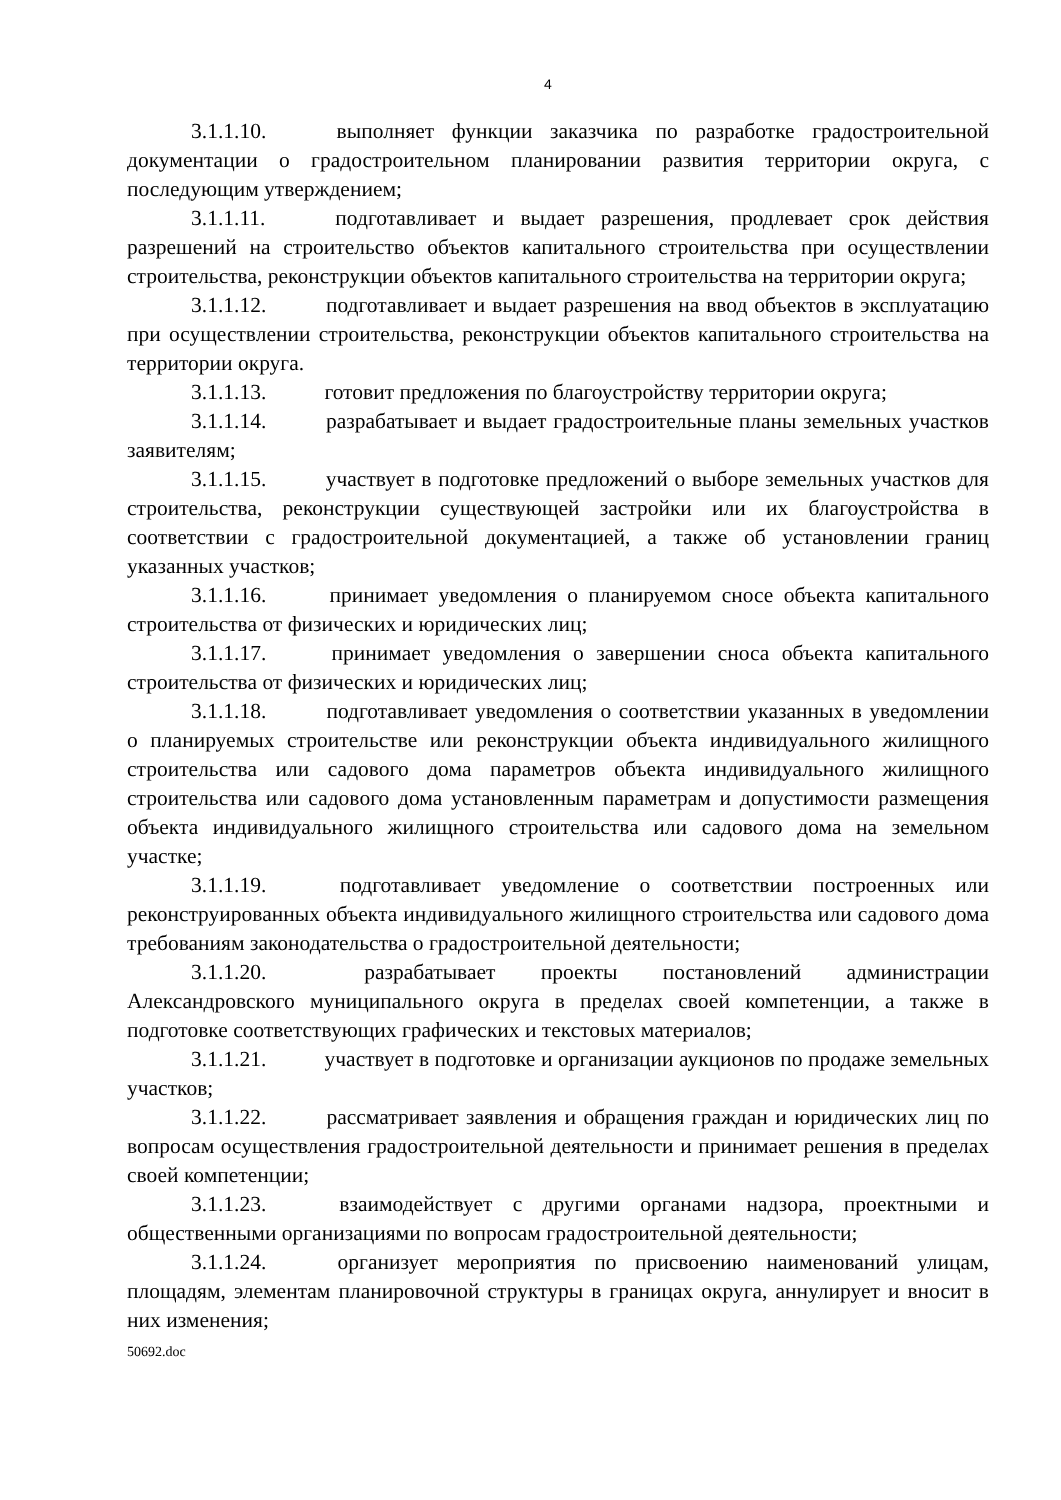4
3.1.1.10. выполняет функции заказчика по разработке градостроительной документации о градостроительном планировании развития территории округа, с последующим утверждением;
3.1.1.11. подготавливает и выдает разрешения, продлевает срок действия разрешений на строительство объектов капитального строительства при осуществлении строительства, реконструкции объектов капитального строительства на территории округа;
3.1.1.12. подготавливает и выдает разрешения на ввод объектов в эксплуатацию при осуществлении строительства, реконструкции объектов капитального строительства на территории округа.
3.1.1.13. готовит предложения по благоустройству территории округа;
3.1.1.14. разрабатывает и выдает градостроительные планы земельных участков заявителям;
3.1.1.15. участвует в подготовке предложений о выборе земельных участков для строительства, реконструкции существующей застройки или их благоустройства в соответствии с градостроительной документацией, а также об установлении границ указанных участков;
3.1.1.16. принимает уведомления о планируемом сносе объекта капитального строительства от физических и юридических лиц;
3.1.1.17. принимает уведомления о завершении сноса объекта капитального строительства от физических и юридических лиц;
3.1.1.18. подготавливает уведомления о соответствии указанных в уведомлении о планируемых строительстве или реконструкции объекта индивидуального жилищного строительства или садового дома параметров объекта индивидуального жилищного строительства или садового дома установленным параметрам и допустимости размещения объекта индивидуального жилищного строительства или садового дома на земельном участке;
3.1.1.19. подготавливает уведомление о соответствии построенных или реконструированных объекта индивидуального жилищного строительства или садового дома требованиям законодательства о градостроительной деятельности;
3.1.1.20. разрабатывает проекты постановлений администрации Александровского муниципального округа в пределах своей компетенции, а также в подготовке соответствующих графических и текстовых материалов;
3.1.1.21. участвует в подготовке и организации аукционов по продаже земельных участков;
3.1.1.22. рассматривает заявления и обращения граждан и юридических лиц по вопросам осуществления градостроительной деятельности и принимает решения в пределах своей компетенции;
3.1.1.23. взаимодействует с другими органами надзора, проектными и общественными организациями по вопросам градостроительной деятельности;
3.1.1.24. организует мероприятия по присвоению наименований улицам, площадям, элементам планировочной структуры в границах округа, аннулирует и вносит в них изменения;
50692.doc